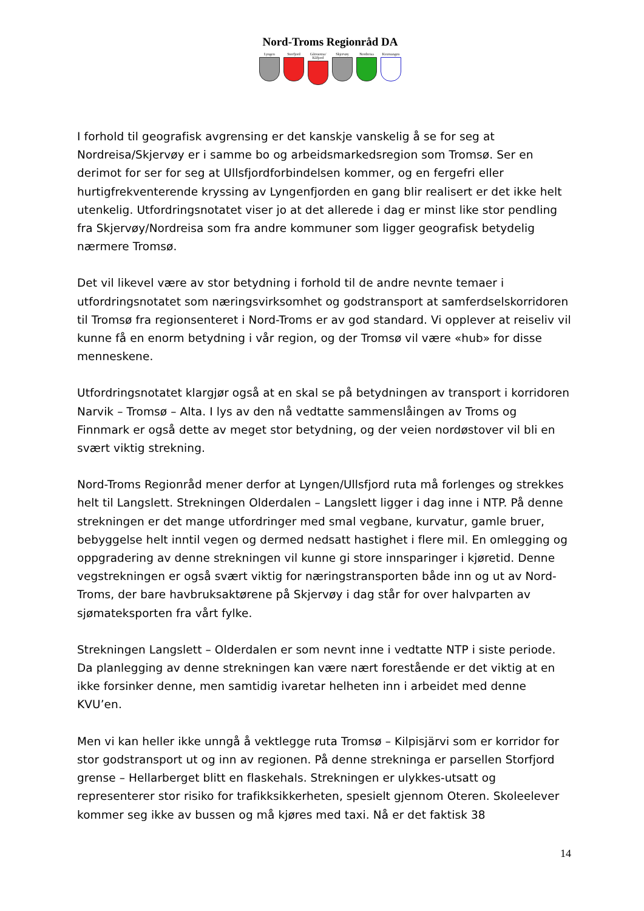Nord-Troms Regionråd DA
Lyngen Storfjord Gáivuotna/ Kåfjord
Skjervøy Nordreisa Kvænangen
I forhold til geografisk avgrensing er det kanskje vanskelig å se for seg at Nordreisa/Skjervøy er i samme bo og arbeidsmarkedsregion som Tromsø. Ser en derimot for ser for seg at Ullsfjordforbindelsen kommer, og en fergefri eller hurtigfrekventerende kryssing av Lyngenfjorden en gang blir realisert er det ikke helt utenkelig. Utfordringsnotatet viser jo at det allerede i dag er minst like stor pendling fra Skjervøy/Nordreisa som fra andre kommuner som ligger geografisk betydelig nærmere Tromsø.
Det vil likevel være av stor betydning i forhold til de andre nevnte temaer i utfordringsnotatet som næringsvirksomhet og godstransport at samferdselskorridoren til Tromsø fra regionsenteret i Nord-Troms er av god standard. Vi opplever at reiseliv vil kunne få en enorm betydning i vår region, og der Tromsø vil være «hub» for disse menneskene.
Utfordringsnotatet klargjør også at en skal se på betydningen av transport i korridoren Narvik – Tromsø – Alta. I lys av den nå vedtatte sammenslåingen av Troms og Finnmark er også dette av meget stor betydning, og der veien nordøstover vil bli en svært viktig strekning.
Nord-Troms Regionråd mener derfor at Lyngen/Ullsfjord ruta må forlenges og strekkes helt til Langslett. Strekningen Olderdalen – Langslett ligger i dag inne i NTP. På denne strekningen er det mange utfordringer med smal vegbane, kurvatur, gamle bruer, bebyggelse helt inntil vegen og dermed nedsatt hastighet i flere mil. En omlegging og oppgradering av denne strekningen vil kunne gi store innsparinger i kjøretid. Denne vegstrekningen er også svært viktig for næringstransporten både inn og ut av Nord-Troms, der bare havbruksaktørene på Skjervøy i dag står for over halvparten av sjømateksporten fra vårt fylke.
Strekningen Langslett – Olderdalen er som nevnt inne i vedtatte NTP i siste periode. Da planlegging av denne strekningen kan være nært forestående er det viktig at en ikke forsinker denne, men samtidig ivaretar helheten inn i arbeidet med denne KVU’en.
Men vi kan heller ikke unngå å vektlegge ruta Tromsø – Kilpisjärvi som er korridor for stor godstransport ut og inn av regionen. På denne strekninga er parsellen Storfjord grense – Hellarberget blitt en flaskehals. Strekningen er ulykkes-utsatt og representerer stor risiko for trafikksikkerheten, spesielt gjennom Oteren. Skoleelever kommer seg ikke av bussen og må kjøres med taxi. Nå er det faktisk 38
14